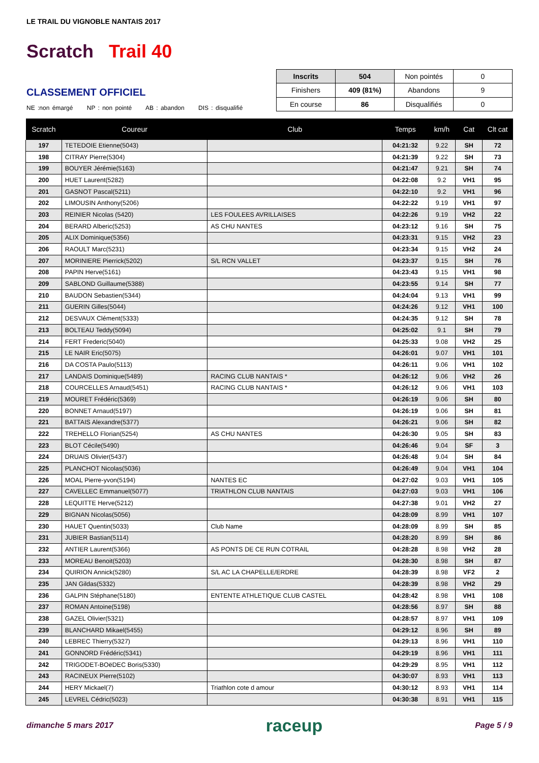LE TRAIL DU VIGNOBLE NANTAIS 2017
Scratch Trail 40
CLASSEMENT OFFICIEL
NE :non émargé NP : non pointé AB : abandon DIS : disqualifié
| Inscrits | 504 | Non pointés | 0 |
| Finishers | 409 (81%) | Abandons | 9 |
| En course | 86 | Disqualifiés | 0 |
| Scratch | Coureur | Club | Temps | km/h | Cat | Clt cat |
| --- | --- | --- | --- | --- | --- | --- |
| 197 | TETEDOIE Etienne(5043) | | 04:21:32 | 9.22 | SH | 72 |
| 198 | CITRAY Pierre(5304) | | 04:21:39 | 9.22 | SH | 73 |
| 199 | BOUYER Jérémie(5163) | | 04:21:47 | 9.21 | SH | 74 |
| 200 | HUET Laurent(5282) | | 04:22:08 | 9.2 | VH1 | 95 |
| 201 | GASNOT Pascal(5211) | | 04:22:10 | 9.2 | VH1 | 96 |
| 202 | LIMOUSIN Anthony(5206) | | 04:22:22 | 9.19 | VH1 | 97 |
| 203 | REINIER Nicolas (5420) | LES FOULEES AVRILLAISES | 04:22:26 | 9.19 | VH2 | 22 |
| 204 | BERARD Alberic(5253) | AS CHU NANTES | 04:23:12 | 9.16 | SH | 75 |
| 205 | ALIX Dominique(5356) | | 04:23:31 | 9.15 | VH2 | 23 |
| 206 | RAOULT Marc(5231) | | 04:23:34 | 9.15 | VH2 | 24 |
| 207 | MORINIERE Pierrick(5202) | S/L RCN VALLET | 04:23:37 | 9.15 | SH | 76 |
| 208 | PAPIN Herve(5161) | | 04:23:43 | 9.15 | VH1 | 98 |
| 209 | SABLOND Guillaume(5388) | | 04:23:55 | 9.14 | SH | 77 |
| 210 | BAUDON Sebastien(5344) | | 04:24:04 | 9.13 | VH1 | 99 |
| 211 | GUERIN Gilles(5044) | | 04:24:26 | 9.12 | VH1 | 100 |
| 212 | DESVAUX Clément(5333) | | 04:24:35 | 9.12 | SH | 78 |
| 213 | BOLTEAU Teddy(5094) | | 04:25:02 | 9.1 | SH | 79 |
| 214 | FERT Frederic(5040) | | 04:25:33 | 9.08 | VH2 | 25 |
| 215 | LE NAIR Eric(5075) | | 04:26:01 | 9.07 | VH1 | 101 |
| 216 | DA COSTA Paulo(5113) | | 04:26:11 | 9.06 | VH1 | 102 |
| 217 | LANDAIS Dominique(5489) | RACING CLUB NANTAIS * | 04:26:12 | 9.06 | VH2 | 26 |
| 218 | COURCELLES Arnaud(5451) | RACING CLUB NANTAIS * | 04:26:12 | 9.06 | VH1 | 103 |
| 219 | MOURET Frédéric(5369) | | 04:26:19 | 9.06 | SH | 80 |
| 220 | BONNET Arnaud(5197) | | 04:26:19 | 9.06 | SH | 81 |
| 221 | BATTAIS Alexandre(5377) | | 04:26:21 | 9.06 | SH | 82 |
| 222 | TREHELLO Florian(5254) | AS CHU NANTES | 04:26:30 | 9.05 | SH | 83 |
| 223 | BLOT Cécile(5490) | | 04:26:46 | 9.04 | SF | 3 |
| 224 | DRUAIS Olivier(5437) | | 04:26:48 | 9.04 | SH | 84 |
| 225 | PLANCHOT Nicolas(5036) | | 04:26:49 | 9.04 | VH1 | 104 |
| 226 | MOAL Pierre-yvon(5194) | NANTES EC | 04:27:02 | 9.03 | VH1 | 105 |
| 227 | CAVELLEC Emmanuel(5077) | TRIATHLON CLUB NANTAIS | 04:27:03 | 9.03 | VH1 | 106 |
| 228 | LEQUITTE Herve(5212) | | 04:27:38 | 9.01 | VH2 | 27 |
| 229 | BIGNAN Nicolas(5056) | | 04:28:09 | 8.99 | VH1 | 107 |
| 230 | HAUET Quentin(5033) | Club Name | 04:28:09 | 8.99 | SH | 85 |
| 231 | JUBIER Bastian(5114) | | 04:28:20 | 8.99 | SH | 86 |
| 232 | ANTIER Laurent(5366) | AS PONTS DE CE RUN COTRAIL | 04:28:28 | 8.98 | VH2 | 28 |
| 233 | MOREAU Benoit(5203) | | 04:28:30 | 8.98 | SH | 87 |
| 234 | QUIRION Annick(5280) | S/L AC LA CHAPELLE/ERDRE | 04:28:39 | 8.98 | VF2 | 2 |
| 235 | JAN Gildas(5332) | | 04:28:39 | 8.98 | VH2 | 29 |
| 236 | GALPIN Stéphane(5180) | ENTENTE ATHLETIQUE CLUB CASTEL | 04:28:42 | 8.98 | VH1 | 108 |
| 237 | ROMAN Antoine(5198) | | 04:28:56 | 8.97 | SH | 88 |
| 238 | GAZEL Olivier(5321) | | 04:28:57 | 8.97 | VH1 | 109 |
| 239 | BLANCHARD Mikael(5455) | | 04:29:12 | 8.96 | SH | 89 |
| 240 | LEBREC Thierry(5327) | | 04:29:13 | 8.96 | VH1 | 110 |
| 241 | GONNORD Frédéric(5341) | | 04:29:19 | 8.96 | VH1 | 111 |
| 242 | TRIGODET-BOëDEC Boris(5330) | | 04:29:29 | 8.95 | VH1 | 112 |
| 243 | RACINEUX Pierre(5102) | | 04:30:07 | 8.93 | VH1 | 113 |
| 244 | HERY Mickael(7) | Triathlon cote d amour | 04:30:12 | 8.93 | VH1 | 114 |
| 245 | LEVREL Cédric(5023) | | 04:30:38 | 8.91 | VH1 | 115 |
dimanche 5 mars 2017 raceup Page 5 / 9